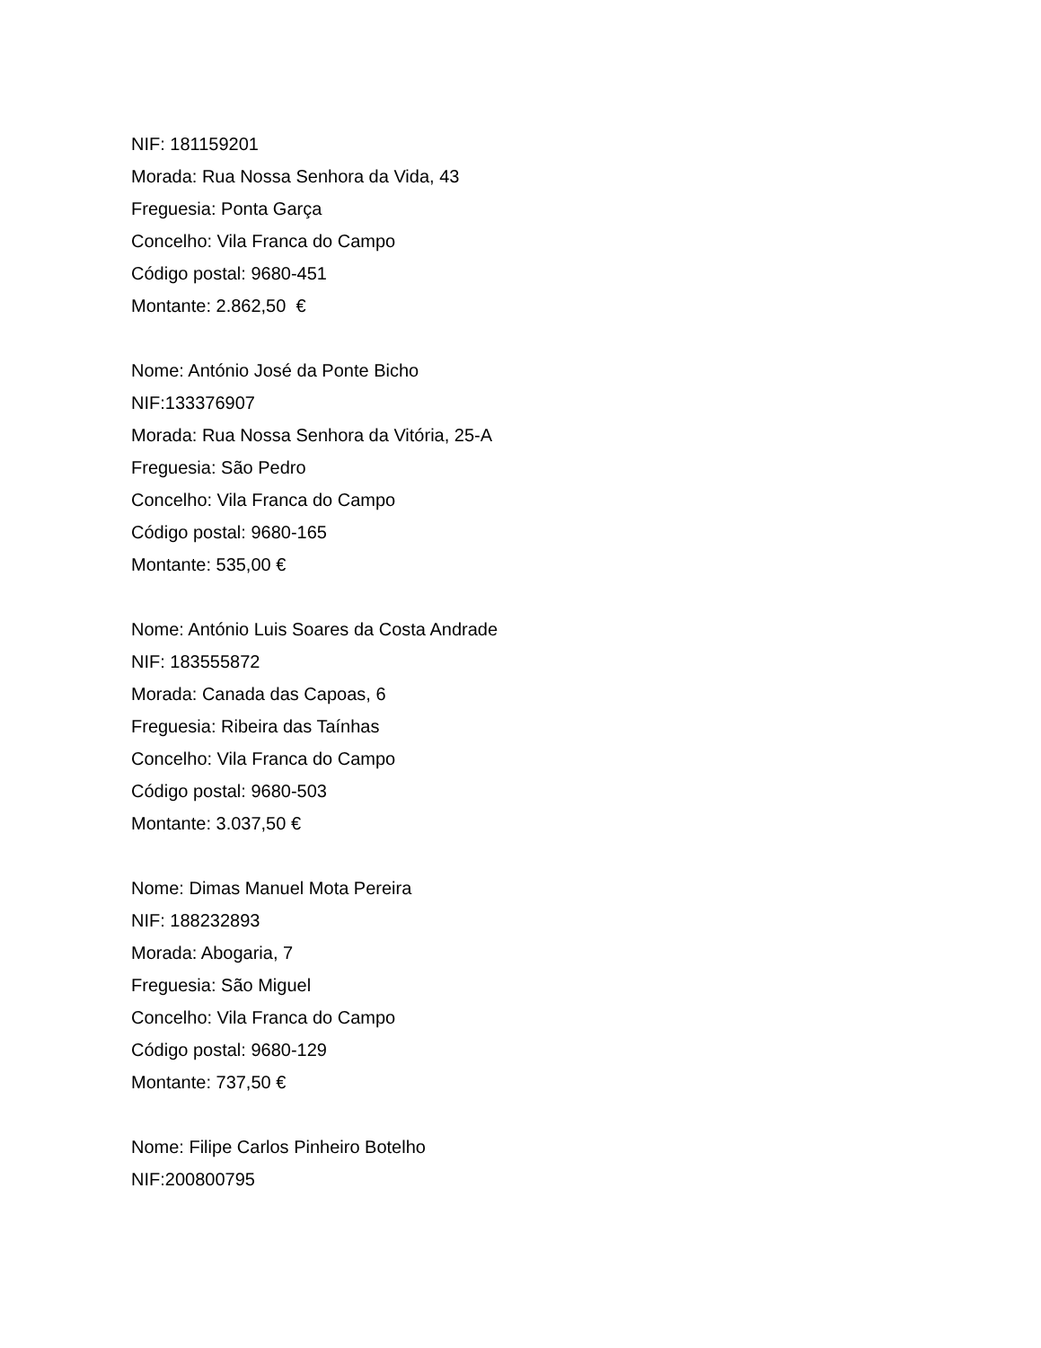NIF: 181159201
Morada: Rua Nossa Senhora da Vida, 43
Freguesia: Ponta Garça
Concelho: Vila Franca do Campo
Código postal: 9680-451
Montante: 2.862,50 €
Nome: António José da Ponte Bicho
NIF:133376907
Morada: Rua Nossa Senhora da Vitória, 25-A
Freguesia: São Pedro
Concelho: Vila Franca do Campo
Código postal: 9680-165
Montante: 535,00 €
Nome: António Luis Soares da Costa Andrade
NIF: 183555872
Morada: Canada das Capoas, 6
Freguesia: Ribeira das Taínhas
Concelho: Vila Franca do Campo
Código postal: 9680-503
Montante: 3.037,50 €
Nome: Dimas Manuel Mota Pereira
NIF: 188232893
Morada: Abogaria, 7
Freguesia: São Miguel
Concelho: Vila Franca do Campo
Código postal: 9680-129
Montante: 737,50 €
Nome: Filipe Carlos Pinheiro Botelho
NIF:200800795